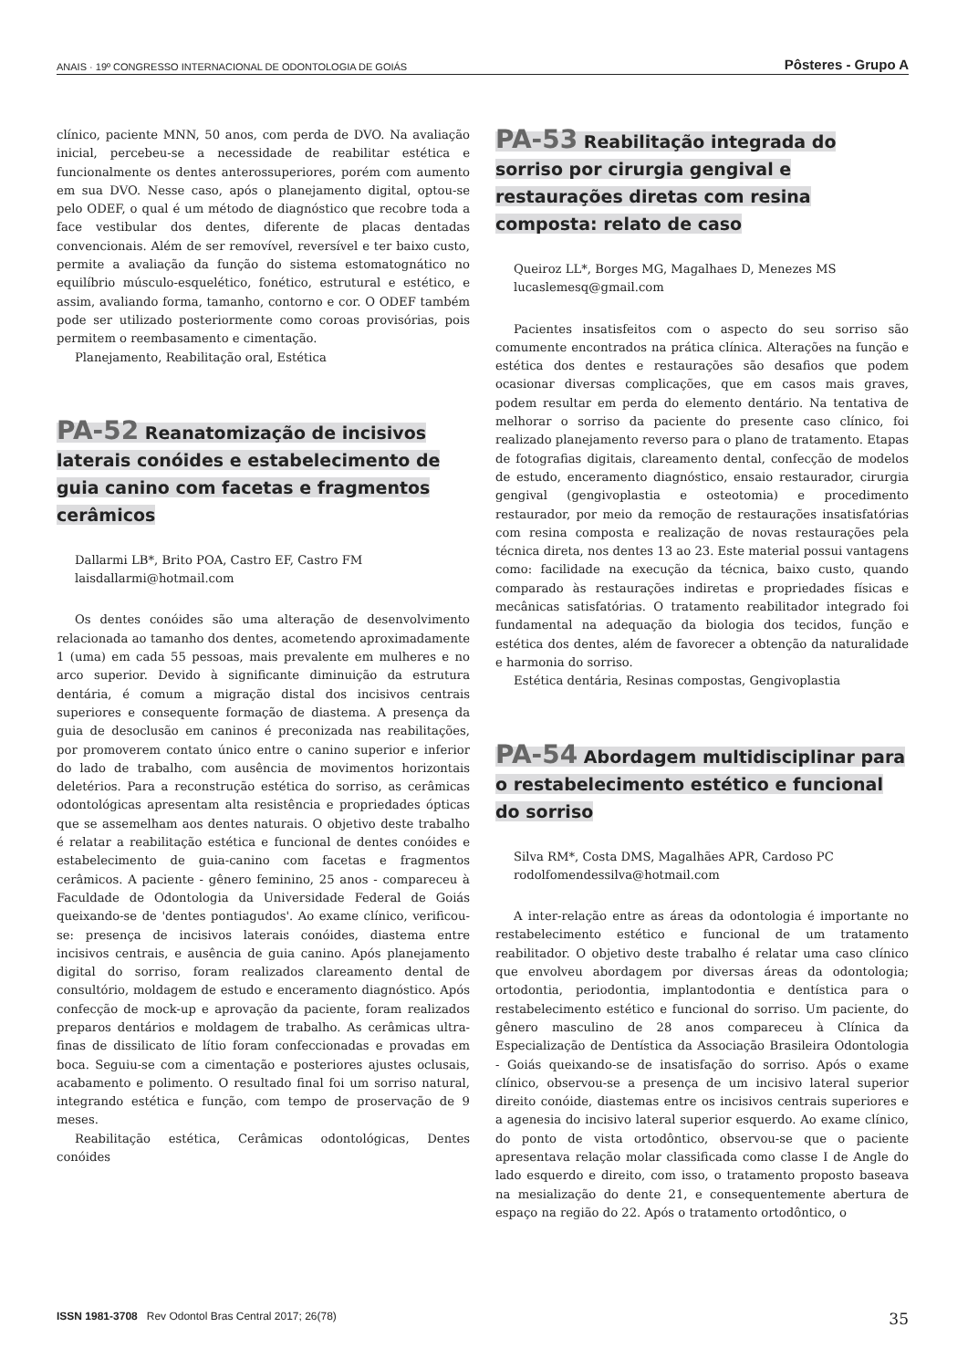ANAIS · 19º CONGRESSO INTERNACIONAL DE ODONTOLOGIA DE GOIÁS Pôsteres - Grupo A
clínico, paciente MNN, 50 anos, com perda de DVO. Na avaliação inicial, percebeu-se a necessidade de reabilitar estética e funcionalmente os dentes anterossuperiores, porém com aumento em sua DVO. Nesse caso, após o planejamento digital, optou-se pelo ODEF, o qual é um método de diagnóstico que recobre toda a face vestibular dos dentes, diferente de placas dentadas convencionais. Além de ser removível, reversível e ter baixo custo, permite a avaliação da função do sistema estomatognático no equilíbrio músculo-esquelético, fonético, estrutural e estético, e assim, avaliando forma, tamanho, contorno e cor. O ODEF também pode ser utilizado posteriormente como coroas provisórias, pois permitem o reembasamento e cimentação.
Planejamento, Reabilitação oral, Estética
PA-52 Reanatomização de incisivos laterais conóides e estabelecimento de guia canino com facetas e fragmentos cerâmicos
Dallarmi LB*, Brito POA, Castro EF, Castro FM
laisdallarmi@hotmail.com
Os dentes conóides são uma alteração de desenvolvimento relacionada ao tamanho dos dentes, acometendo aproximadamente 1 (uma) em cada 55 pessoas, mais prevalente em mulheres e no arco superior. Devido à significante diminuição da estrutura dentária, é comum a migração distal dos incisivos centrais superiores e consequente formação de diastema. A presença da guia de desoclusão em caninos é preconizada nas reabilitações, por promoverem contato único entre o canino superior e inferior do lado de trabalho, com ausência de movimentos horizontais deletérios. Para a reconstrução estética do sorriso, as cerâmicas odontológicas apresentam alta resistência e propriedades ópticas que se assemelham aos dentes naturais. O objetivo deste trabalho é relatar a reabilitação estética e funcional de dentes conóides e estabelecimento de guia-canino com facetas e fragmentos cerâmicos. A paciente - gênero feminino, 25 anos - compareceu à Faculdade de Odontologia da Universidade Federal de Goiás queixando-se de 'dentes pontiagudos'. Ao exame clínico, verificou-se: presença de incisivos laterais conóides, diastema entre incisivos centrais, e ausência de guia canino. Após planejamento digital do sorriso, foram realizados clareamento dental de consultório, moldagem de estudo e enceramento diagnóstico. Após confecção de mock-up e aprovação da paciente, foram realizados preparos dentários e moldagem de trabalho. As cerâmicas ultra-finas de dissilicato de lítio foram confeccionadas e provadas em boca. Seguiu-se com a cimentação e posteriores ajustes oclusais, acabamento e polimento. O resultado final foi um sorriso natural, integrando estética e função, com tempo de proservação de 9 meses.
Reabilitação estética, Cerâmicas odontológicas, Dentes conóides
PA-53 Reabilitação integrada do sorriso por cirurgia gengival e restaurações diretas com resina composta: relato de caso
Queiroz LL*, Borges MG, Magalhaes D, Menezes MS
lucaslemesq@gmail.com
Pacientes insatisfeitos com o aspecto do seu sorriso são comumente encontrados na prática clínica. Alterações na função e estética dos dentes e restaurações são desafios que podem ocasionar diversas complicações, que em casos mais graves, podem resultar em perda do elemento dentário. Na tentativa de melhorar o sorriso da paciente do presente caso clínico, foi realizado planejamento reverso para o plano de tratamento. Etapas de fotografias digitais, clareamento dental, confecção de modelos de estudo, enceramento diagnóstico, ensaio restaurador, cirurgia gengival (gengivoplastia e osteotomia) e procedimento restaurador, por meio da remoção de restaurações insatisfatórias com resina composta e realização de novas restaurações pela técnica direta, nos dentes 13 ao 23. Este material possui vantagens como: facilidade na execução da técnica, baixo custo, quando comparado às restaurações indiretas e propriedades físicas e mecânicas satisfatórias. O tratamento reabilitador integrado foi fundamental na adequação da biologia dos tecidos, função e estética dos dentes, além de favorecer a obtenção da naturalidade e harmonia do sorriso.
Estética dentária, Resinas compostas, Gengivoplastia
PA-54 Abordagem multidisciplinar para o restabelecimento estético e funcional do sorriso
Silva RM*, Costa DMS, Magalhães APR, Cardoso PC
rodolfomendessilva@hotmail.com
A inter-relação entre as áreas da odontologia é importante no restabelecimento estético e funcional de um tratamento reabilitador. O objetivo deste trabalho é relatar uma caso clínico que envolveu abordagem por diversas áreas da odontologia; ortodontia, periodontia, implantodontia e dentística para o restabelecimento estético e funcional do sorriso. Um paciente, do gênero masculino de 28 anos compareceu à Clínica da Especialização de Dentística da Associação Brasileira Odontologia - Goiás queixando-se de insatisfação do sorriso. Após o exame clínico, observou-se a presença de um incisivo lateral superior direito conóide, diastemas entre os incisivos centrais superiores e a agenesia do incisivo lateral superior esquerdo. Ao exame clínico, do ponto de vista ortodôntico, observou-se que o paciente apresentava relação molar classificada como classe I de Angle do lado esquerdo e direito, com isso, o tratamento proposto baseava na mesialização do dente 21, e consequentemente abertura de espaço na região do 22. Após o tratamento ortodôntico, o
ISSN 1981-3708 Rev Odontol Bras Central 2017; 26(78) 35